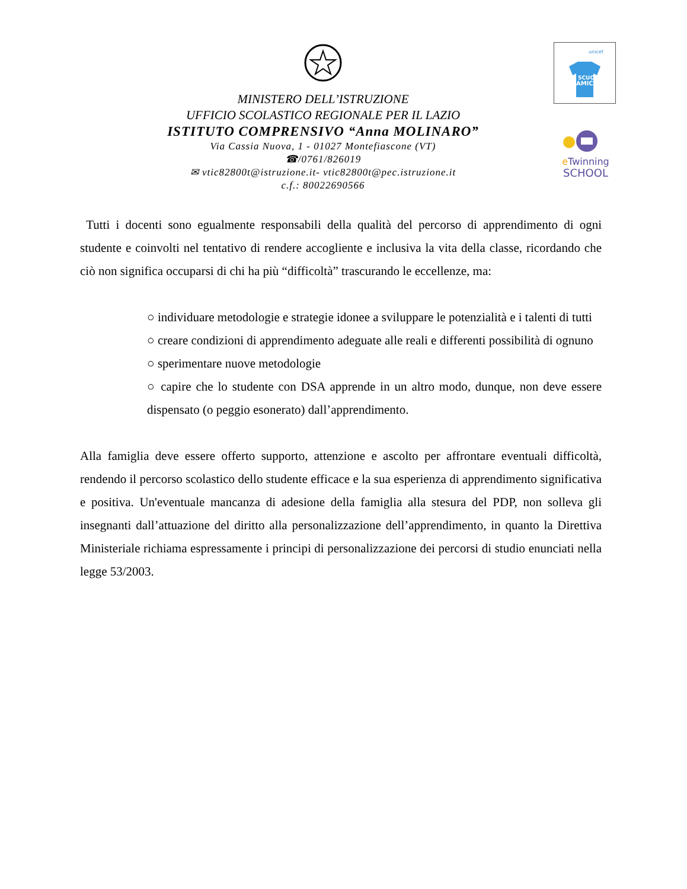MINISTERO DELL’ISTRUZIONE
UFFICIO SCOLASTICO REGIONALE PER IL LAZIO
ISTITUTO COMPRENSIVO “Anna MOLINARO”
Via Cassia Nuova, 1 - 01027 Montefiascone (VT)
☎/0761/826019
✉ vtic82800t@istruzione.it- vtic82800t@pec.istruzione.it
c.f.: 80022690566
unicef
SCUOLA
AMICA
e Twinning
SCHOOL
Tutti i docenti sono egualmente responsabili della qualità del percorso di apprendimento di ogni studente e coinvolti nel tentativo di rendere accogliente e inclusiva la vita della classe, ricordando che ciò non significa occuparsi di chi ha più “difficoltà” trascurando le eccellenze, ma:
○ individuare metodologie e strategie idonee a sviluppare le potenzialità e i talenti di tutti
○ creare condizioni di apprendimento adeguate alle reali e differenti possibilità di ognuno
○ sperimentare nuove metodologie
○ capire che lo studente con DSA apprende in un altro modo, dunque, non deve essere dispensato (o peggio esonerato) dall’apprendimento.
Alla famiglia deve essere offerto supporto, attenzione e ascolto per affrontare eventuali difficoltà, rendendo il percorso scolastico dello studente efficace e la sua esperienza di apprendimento significativa e positiva. Un'eventuale mancanza di adesione della famiglia alla stesura del PDP, non solleva gli insegnanti dall’attuazione del diritto alla personalizzazione dell’apprendimento, in quanto la Direttiva Ministeriale richiama espressamente i principi di personalizzazione dei percorsi di studio enunciati nella legge 53/2003.